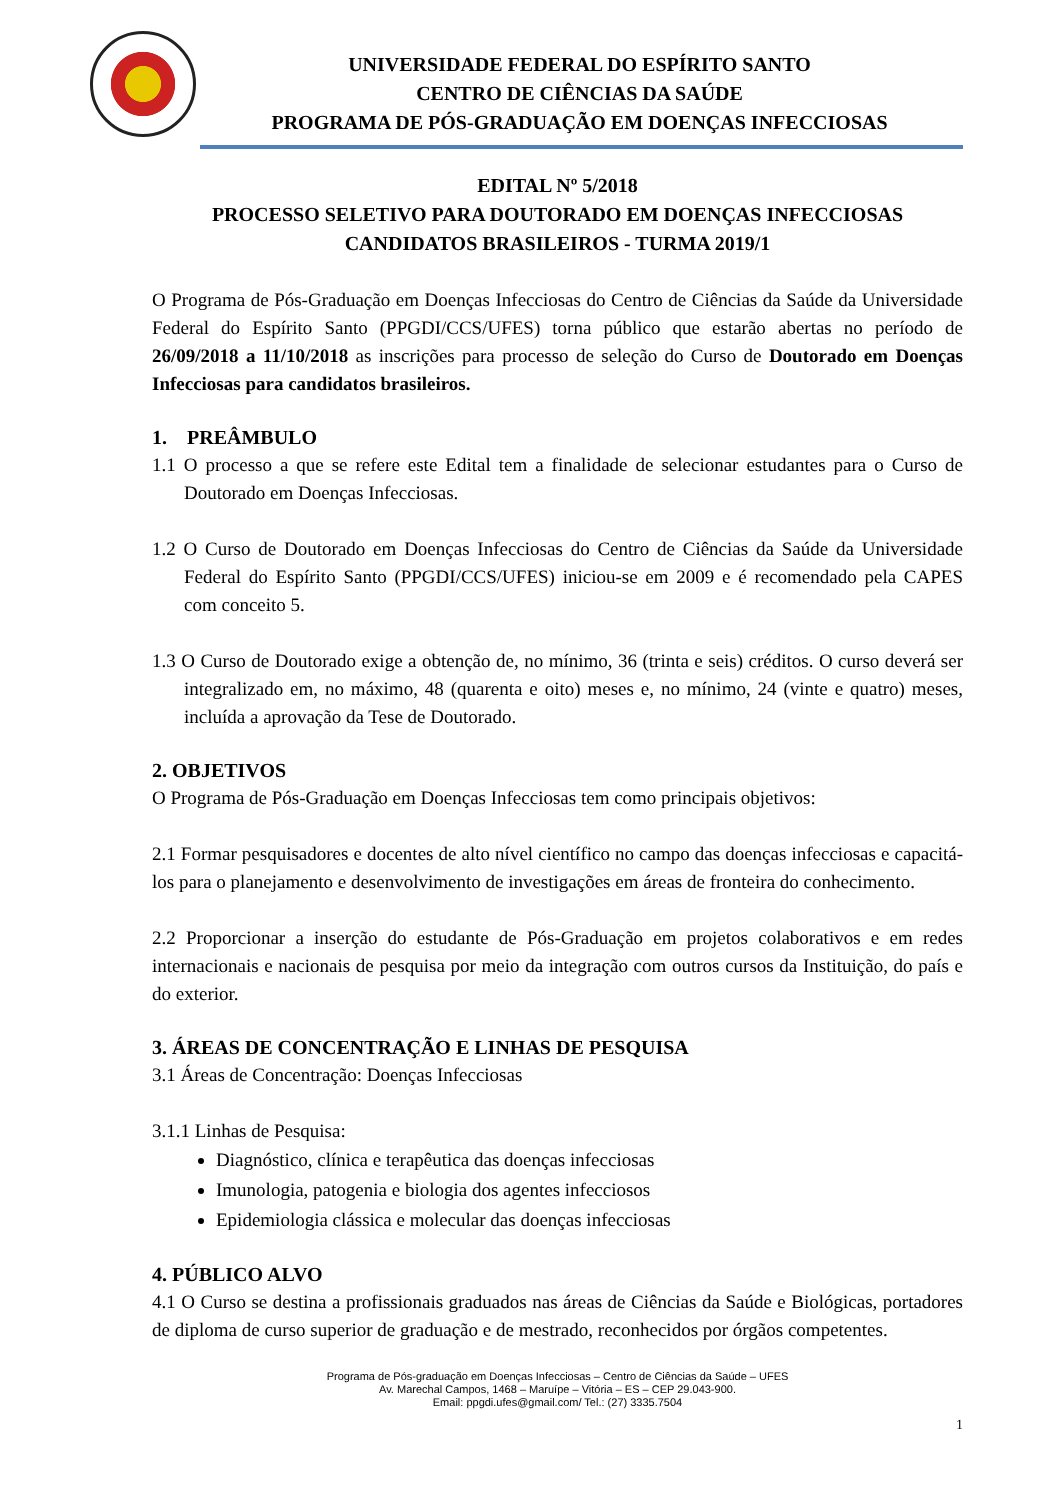UNIVERSIDADE FEDERAL DO ESPÍRITO SANTO
CENTRO DE CIÊNCIAS DA SAÚDE
PROGRAMA DE PÓS-GRADUAÇÃO EM DOENÇAS INFECCIOSAS
EDITAL Nº 5/2018
PROCESSO SELETIVO PARA DOUTORADO EM DOENÇAS INFECCIOSAS
CANDIDATOS BRASILEIROS - TURMA 2019/1
O Programa de Pós-Graduação em Doenças Infecciosas do Centro de Ciências da Saúde da Universidade Federal do Espírito Santo (PPGDI/CCS/UFES) torna público que estarão abertas no período de 26/09/2018 a 11/10/2018 as inscrições para processo de seleção do Curso de Doutorado em Doenças Infecciosas para candidatos brasileiros.
1. PREÂMBULO
1.1 O processo a que se refere este Edital tem a finalidade de selecionar estudantes para o Curso de Doutorado em Doenças Infecciosas.
1.2 O Curso de Doutorado em Doenças Infecciosas do Centro de Ciências da Saúde da Universidade Federal do Espírito Santo (PPGDI/CCS/UFES) iniciou-se em 2009 e é recomendado pela CAPES com conceito 5.
1.3 O Curso de Doutorado exige a obtenção de, no mínimo, 36 (trinta e seis) créditos. O curso deverá ser integralizado em, no máximo, 48 (quarenta e oito) meses e, no mínimo, 24 (vinte e quatro) meses, incluída a aprovação da Tese de Doutorado.
2. OBJETIVOS
O Programa de Pós-Graduação em Doenças Infecciosas tem como principais objetivos:
2.1 Formar pesquisadores e docentes de alto nível científico no campo das doenças infecciosas e capacitá-los para o planejamento e desenvolvimento de investigações em áreas de fronteira do conhecimento.
2.2 Proporcionar a inserção do estudante de Pós-Graduação em projetos colaborativos e em redes internacionais e nacionais de pesquisa por meio da integração com outros cursos da Instituição, do país e do exterior.
3. ÁREAS DE CONCENTRAÇÃO E LINHAS DE PESQUISA
3.1 Áreas de Concentração: Doenças Infecciosas
3.1.1 Linhas de Pesquisa:
Diagnóstico, clínica e terapêutica das doenças infecciosas
Imunologia, patogenia e biologia dos agentes infecciosos
Epidemiologia clássica e molecular das doenças infecciosas
4. PÚBLICO ALVO
4.1 O Curso se destina a profissionais graduados nas áreas de Ciências da Saúde e Biológicas, portadores de diploma de curso superior de graduação e de mestrado, reconhecidos por órgãos competentes.
Programa de Pós-graduação em Doenças Infecciosas – Centro de Ciências da Saúde – UFES
Av. Marechal Campos, 1468 – Maruípe – Vitória – ES – CEP 29.043-900.
Email: ppgdi.ufes@gmail.com/ Tel.: (27) 3335.7504
1